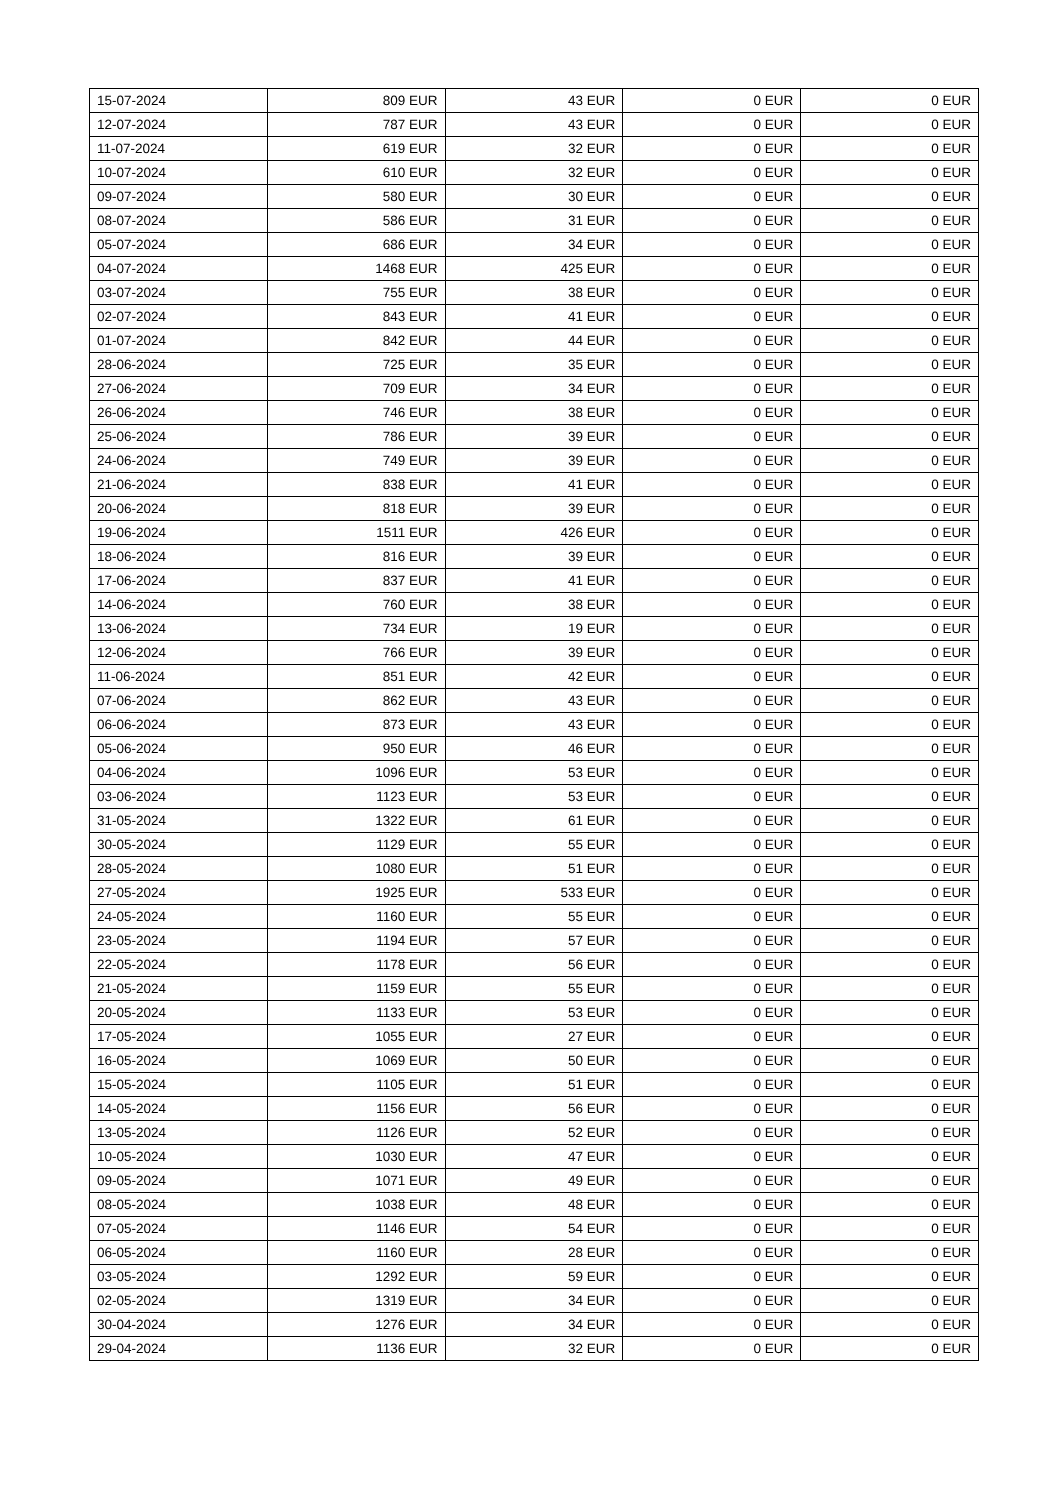| 15-07-2024 | 809 EUR | 43 EUR | 0 EUR | 0 EUR |
| 12-07-2024 | 787 EUR | 43 EUR | 0 EUR | 0 EUR |
| 11-07-2024 | 619 EUR | 32 EUR | 0 EUR | 0 EUR |
| 10-07-2024 | 610 EUR | 32 EUR | 0 EUR | 0 EUR |
| 09-07-2024 | 580 EUR | 30 EUR | 0 EUR | 0 EUR |
| 08-07-2024 | 586 EUR | 31 EUR | 0 EUR | 0 EUR |
| 05-07-2024 | 686 EUR | 34 EUR | 0 EUR | 0 EUR |
| 04-07-2024 | 1468 EUR | 425 EUR | 0 EUR | 0 EUR |
| 03-07-2024 | 755 EUR | 38 EUR | 0 EUR | 0 EUR |
| 02-07-2024 | 843 EUR | 41 EUR | 0 EUR | 0 EUR |
| 01-07-2024 | 842 EUR | 44 EUR | 0 EUR | 0 EUR |
| 28-06-2024 | 725 EUR | 35 EUR | 0 EUR | 0 EUR |
| 27-06-2024 | 709 EUR | 34 EUR | 0 EUR | 0 EUR |
| 26-06-2024 | 746 EUR | 38 EUR | 0 EUR | 0 EUR |
| 25-06-2024 | 786 EUR | 39 EUR | 0 EUR | 0 EUR |
| 24-06-2024 | 749 EUR | 39 EUR | 0 EUR | 0 EUR |
| 21-06-2024 | 838 EUR | 41 EUR | 0 EUR | 0 EUR |
| 20-06-2024 | 818 EUR | 39 EUR | 0 EUR | 0 EUR |
| 19-06-2024 | 1511 EUR | 426 EUR | 0 EUR | 0 EUR |
| 18-06-2024 | 816 EUR | 39 EUR | 0 EUR | 0 EUR |
| 17-06-2024 | 837 EUR | 41 EUR | 0 EUR | 0 EUR |
| 14-06-2024 | 760 EUR | 38 EUR | 0 EUR | 0 EUR |
| 13-06-2024 | 734 EUR | 19 EUR | 0 EUR | 0 EUR |
| 12-06-2024 | 766 EUR | 39 EUR | 0 EUR | 0 EUR |
| 11-06-2024 | 851 EUR | 42 EUR | 0 EUR | 0 EUR |
| 07-06-2024 | 862 EUR | 43 EUR | 0 EUR | 0 EUR |
| 06-06-2024 | 873 EUR | 43 EUR | 0 EUR | 0 EUR |
| 05-06-2024 | 950 EUR | 46 EUR | 0 EUR | 0 EUR |
| 04-06-2024 | 1096 EUR | 53 EUR | 0 EUR | 0 EUR |
| 03-06-2024 | 1123 EUR | 53 EUR | 0 EUR | 0 EUR |
| 31-05-2024 | 1322 EUR | 61 EUR | 0 EUR | 0 EUR |
| 30-05-2024 | 1129 EUR | 55 EUR | 0 EUR | 0 EUR |
| 28-05-2024 | 1080 EUR | 51 EUR | 0 EUR | 0 EUR |
| 27-05-2024 | 1925 EUR | 533 EUR | 0 EUR | 0 EUR |
| 24-05-2024 | 1160 EUR | 55 EUR | 0 EUR | 0 EUR |
| 23-05-2024 | 1194 EUR | 57 EUR | 0 EUR | 0 EUR |
| 22-05-2024 | 1178 EUR | 56 EUR | 0 EUR | 0 EUR |
| 21-05-2024 | 1159 EUR | 55 EUR | 0 EUR | 0 EUR |
| 20-05-2024 | 1133 EUR | 53 EUR | 0 EUR | 0 EUR |
| 17-05-2024 | 1055 EUR | 27 EUR | 0 EUR | 0 EUR |
| 16-05-2024 | 1069 EUR | 50 EUR | 0 EUR | 0 EUR |
| 15-05-2024 | 1105 EUR | 51 EUR | 0 EUR | 0 EUR |
| 14-05-2024 | 1156 EUR | 56 EUR | 0 EUR | 0 EUR |
| 13-05-2024 | 1126 EUR | 52 EUR | 0 EUR | 0 EUR |
| 10-05-2024 | 1030 EUR | 47 EUR | 0 EUR | 0 EUR |
| 09-05-2024 | 1071 EUR | 49 EUR | 0 EUR | 0 EUR |
| 08-05-2024 | 1038 EUR | 48 EUR | 0 EUR | 0 EUR |
| 07-05-2024 | 1146 EUR | 54 EUR | 0 EUR | 0 EUR |
| 06-05-2024 | 1160 EUR | 28 EUR | 0 EUR | 0 EUR |
| 03-05-2024 | 1292 EUR | 59 EUR | 0 EUR | 0 EUR |
| 02-05-2024 | 1319 EUR | 34 EUR | 0 EUR | 0 EUR |
| 30-04-2024 | 1276 EUR | 34 EUR | 0 EUR | 0 EUR |
| 29-04-2024 | 1136 EUR | 32 EUR | 0 EUR | 0 EUR |